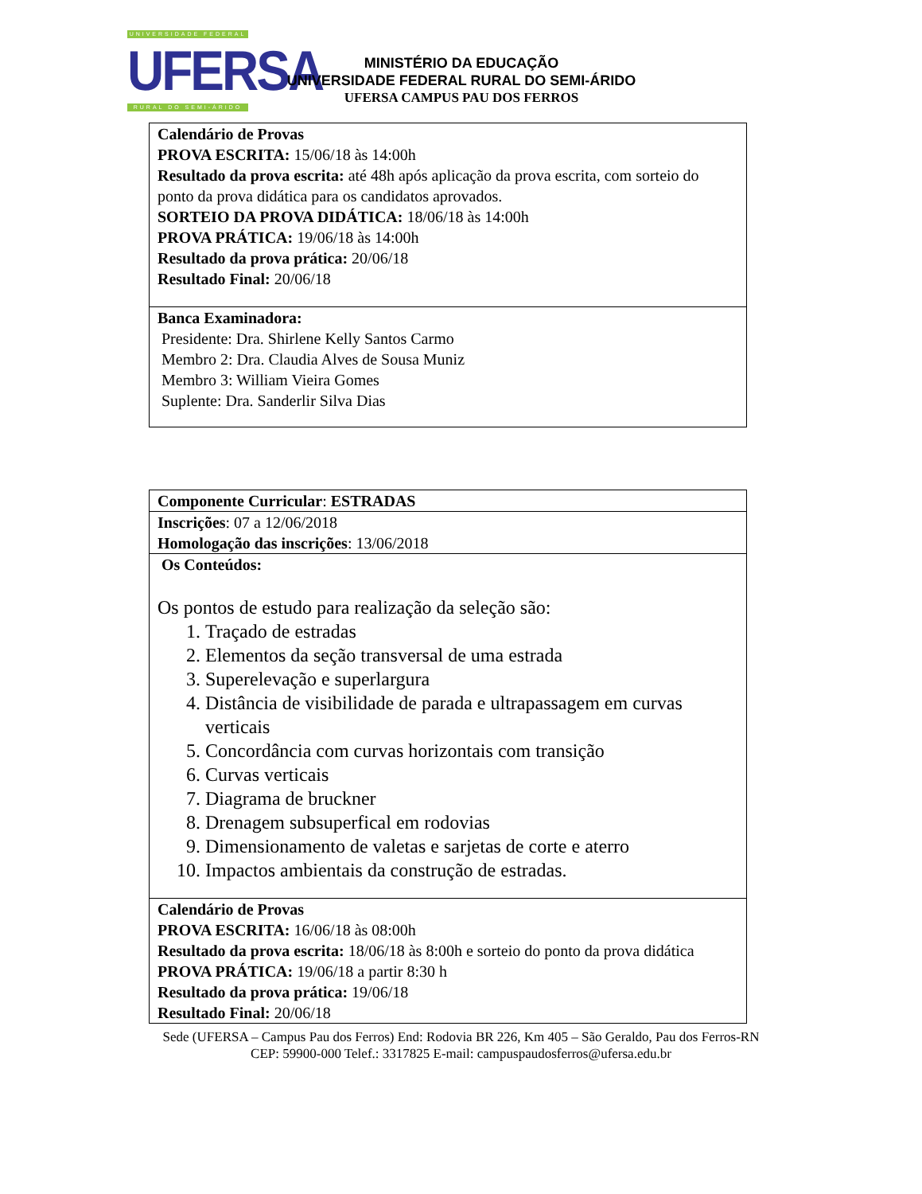UNIVERSIDADE FEDERAL
UFERSA
RURAL DO SEMI-ÁRIDO
MINISTÉRIO DA EDUCAÇÃO
UNIVERSIDADE FEDERAL RURAL DO SEMI-ÁRIDO
UFERSA CAMPUS PAU DOS FERROS
| Calendário de Provas PROVA ESCRITA: 15/06/18 às 14:00h Resultado da prova escrita: até 48h após aplicação da prova escrita, com sorteio do ponto da prova didática para os candidatos aprovados. SORTEIO DA PROVA DIDÁTICA: 18/06/18 às 14:00h PROVA PRÁTICA: 19/06/18 às 14:00h Resultado da prova prática: 20/06/18 Resultado Final: 20/06/18 |
| Banca Examinadora: Presidente: Dra. Shirlene Kelly Santos Carmo Membro 2: Dra. Claudia Alves de Sousa Muniz Membro 3: William Vieira Gomes Suplente: Dra. Sanderlir Silva Dias |
| Componente Curricular : ESTRADAS |
| Inscrições : 07 a 12/06/2018 Homologação das inscrições : 13/06/2018 |
| Os Conteúdos: Os pontos de estudo para realização da seleção são: 1. Traçado de estradas 2. Elementos da seção transversal de uma estrada 3. Superelevação e superlargura 4. Distância de visibilidade de parada e ultrapassagem em curvas verticais 5. Concordância com curvas horizontais com transição 6. Curvas verticais 7. Diagrama de bruckner 8. Drenagem subsuperfical em rodovias 9. Dimensionamento de valetas e sarjetas de corte e aterro 10. Impactos ambientais da construção de estradas. |
| Calendário de Provas PROVA ESCRITA: 16/06/18 às 08:00h Resultado da prova escrita: 18/06/18 às 8:00h e sorteio do ponto da prova didática PROVA PRÁTICA: 19/06/18 a partir 8:30 h Resultado da prova prática: 19/06/18 Resultado Final: 20/06/18 |
Sede (UFERSA – Campus Pau dos Ferros) End: Rodovia BR 226, Km 405 – São Geraldo, Pau dos Ferros-RN
CEP: 59900-000 Telef.: 3317825 E-mail: campuspaudosferros@ufersa.edu.br